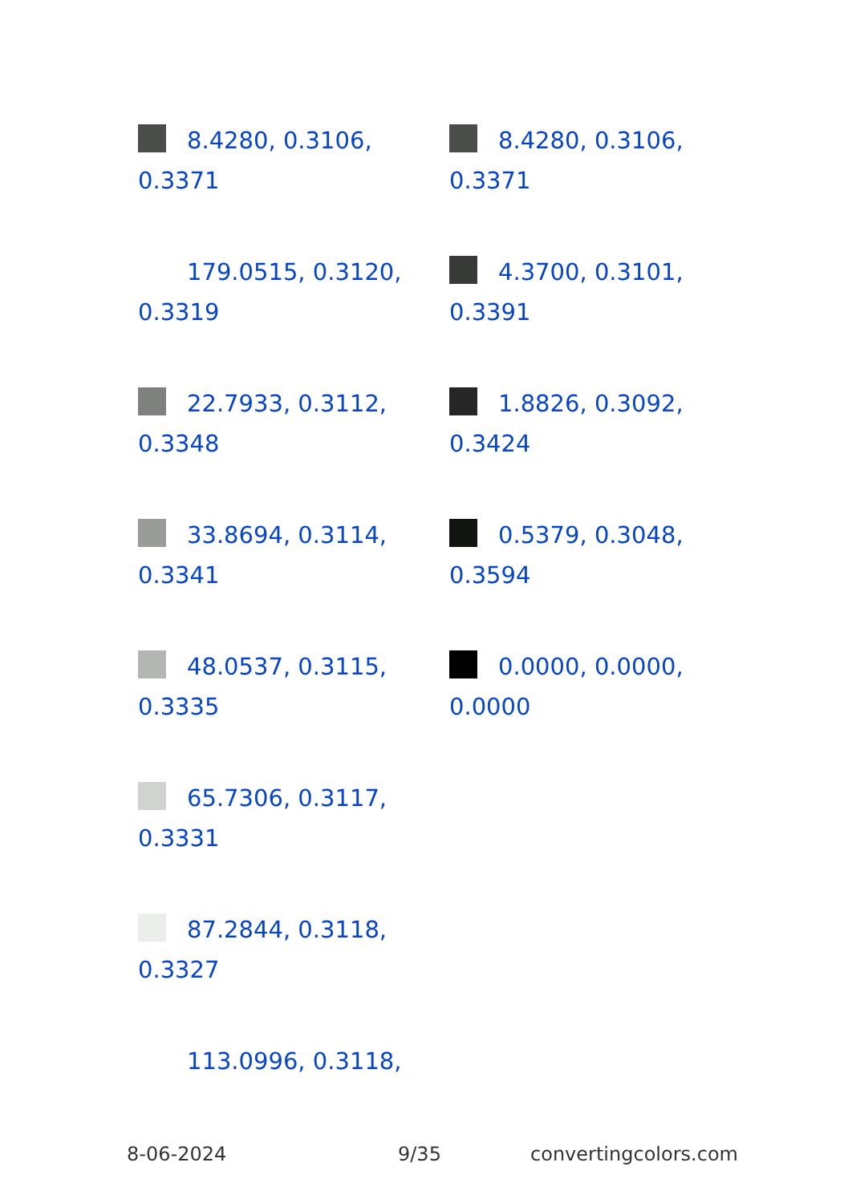8.4280, 0.3106, 0.3371
8.4280, 0.3106, 0.3371
179.0515, 0.3120, 0.3319
4.3700, 0.3101, 0.3391
22.7933, 0.3112, 0.3348
1.8826, 0.3092, 0.3424
33.8694, 0.3114, 0.3341
0.5379, 0.3048, 0.3594
48.0537, 0.3115, 0.3335
0.0000, 0.0000, 0.0000
65.7306, 0.3117, 0.3331
87.2844, 0.3118, 0.3327
113.0996, 0.3118,
8-06-2024 9/35 convertingcolors.com